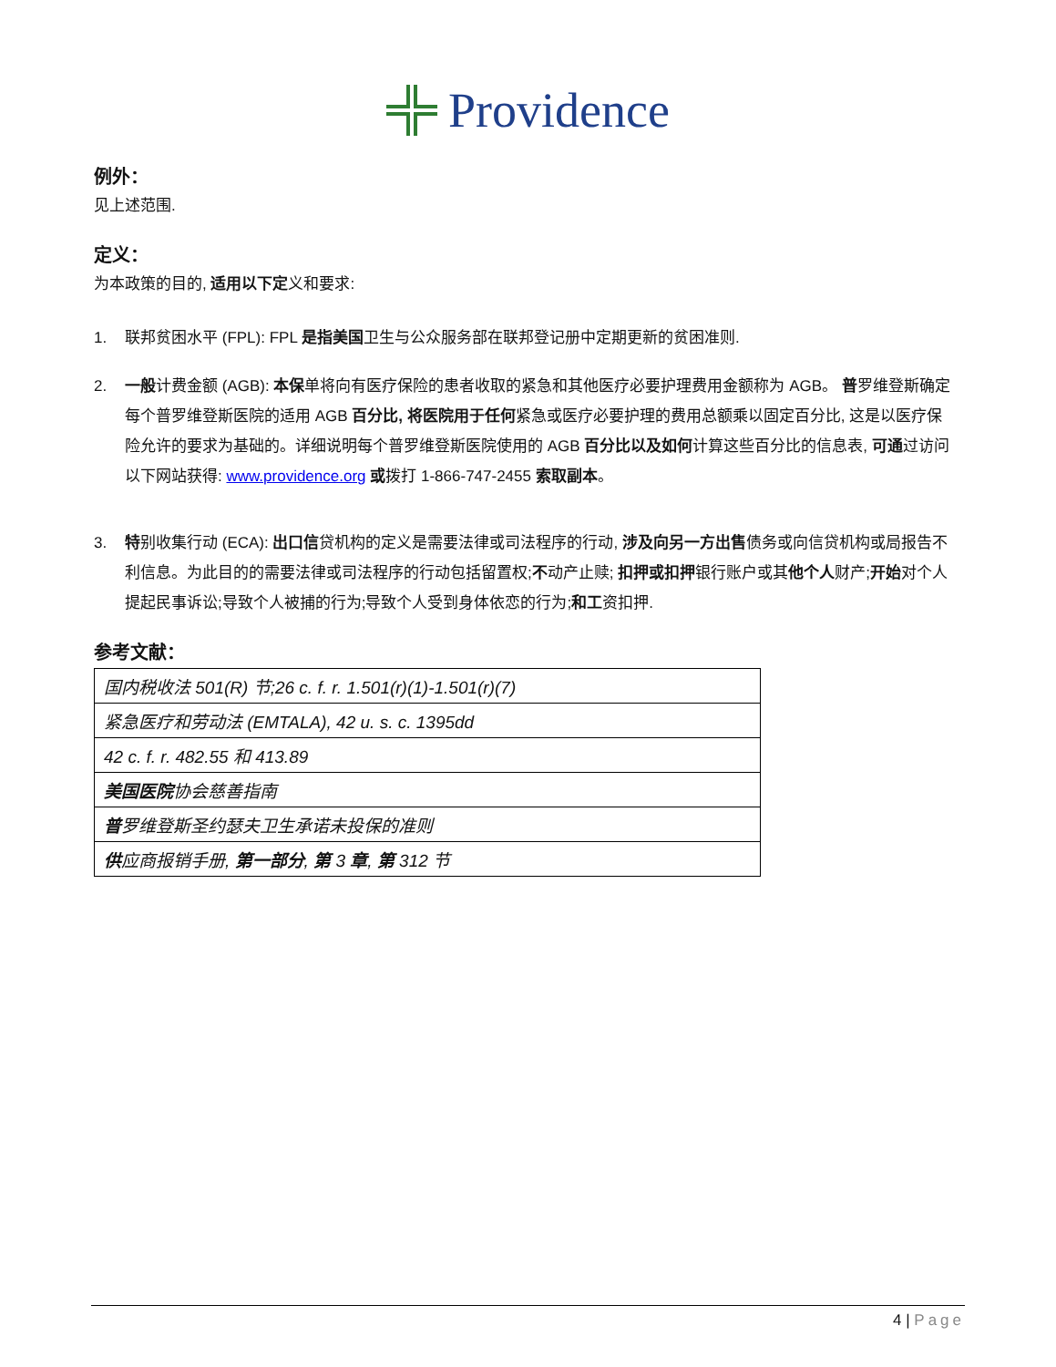Providence
例外：
见上述范围.
定义：
为本政策的目的, 适用以下定义和要求:
1. 联邦贫困水平 (FPL): FPL 是指美国卫生与公众服务部在联邦登记册中定期更新的贫困准则.
2. 一般计费金额 (AGB): 本保单将向有医疗保险的患者收取的紧急和其他医疗必要护理费用金额称为 AGB。 普罗维登斯确定每个普罗维登斯医院的适用 AGB 百分比, 将医院用于任何紧急或医疗必要护理的费用总额乘以固定百分比, 这是以医疗保险允许的要求为基础的。详细说明每个普罗维登斯医院使用的 AGB 百分比以及如何计算这些百分比的信息表, 可通过访问以下网站获得: www.providence.org 或拨打 1-866-747-2455 索取副本。
3. 特别收集行动 (ECA): 出口信贷机构的定义是需要法律或司法程序的行动, 涉及向另一方出售债务或向信贷机构或局报告不利信息。为此目的的需要法律或司法程序的行动包括留置权;不动产止赎; 扣押或扣押银行账户或其他个人财产;开始对个人提起民事诉讼;导致个人被捕的行为;导致个人受到身体依恋的行为;和工资扣押.
参考文献：
| 国内税收法 501(R) 节;26 c. f. r. 1.501(r)(1)-1.501(r)(7) |
| 紧急医疗和劳动法 (EMTALA), 42 u. s. c. 1395dd |
| 42 c. f. r. 482.55 和 413.89 |
| 美国医院 协会慈善指南 |
| 普 罗维登斯圣约瑟夫卫生承诺未投保的准则 |
| 供 应商报销手册, 第一部分 , 第 3 章 , 第 312 节 |
4 | Page